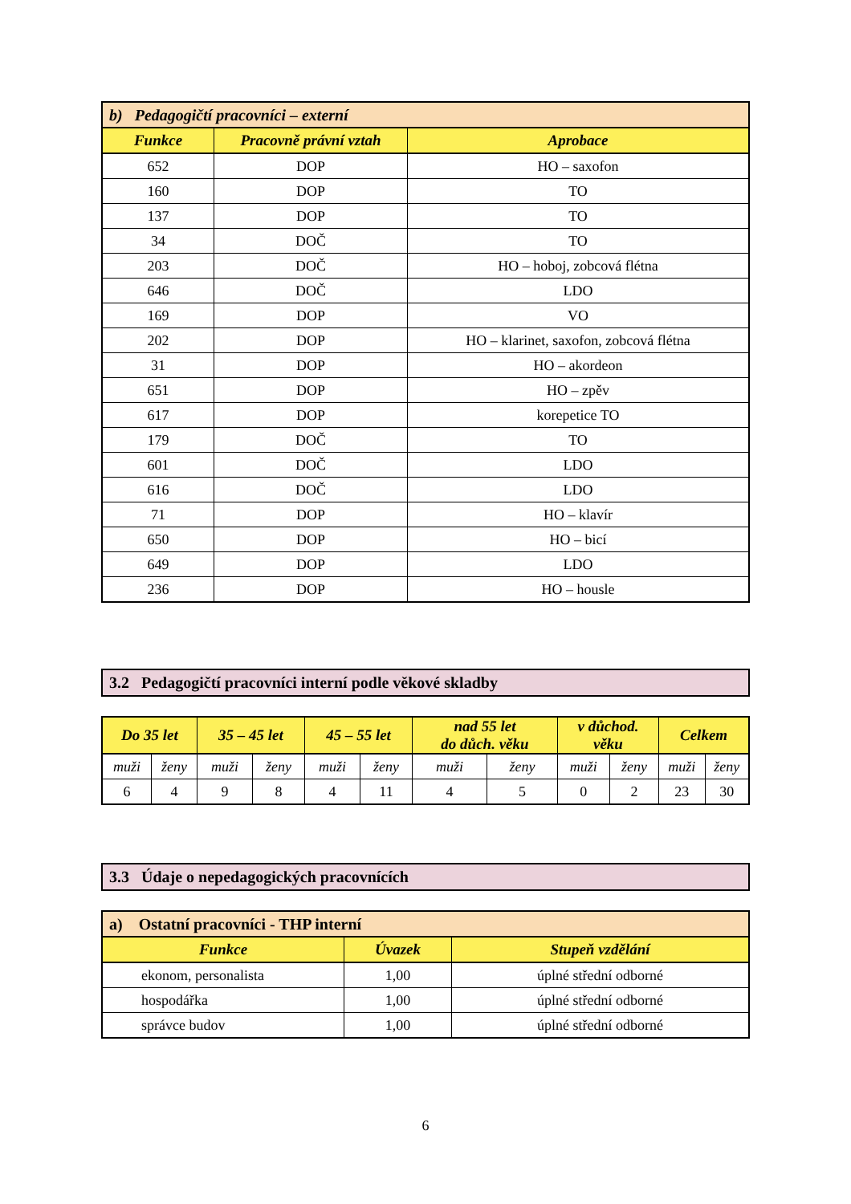| b) Pedagogičtí pracovníci – externí | | |
| Funkce | Pracovně právní vztah | Aprobace |
| 652 | DOP | HO – saxofon |
| 160 | DOP | TO |
| 137 | DOP | TO |
| 34 | DOČ | TO |
| 203 | DOČ | HO – hoboj, zobcová flétna |
| 646 | DOČ | LDO |
| 169 | DOP | VO |
| 202 | DOP | HO – klarinet, saxofon, zobcová flétna |
| 31 | DOP | HO – akordeon |
| 651 | DOP | HO – zpěv |
| 617 | DOP | korepetice TO |
| 179 | DOČ | TO |
| 601 | DOČ | LDO |
| 616 | DOČ | LDO |
| 71 | DOP | HO – klavír |
| 650 | DOP | HO – bicí |
| 649 | DOP | LDO |
| 236 | DOP | HO – housle |
3.2 Pedagogičtí pracovníci interní podle věkové skladby
| Do 35 let | | 35 – 45 let | | 45 – 55 let | | nad 55 let do důch. věku | | v důchod. věku | | Celkem | |
| --- | --- | --- | --- | --- | --- | --- | --- | --- | --- | --- | --- |
| muži | ženy | muži | ženy | muži | ženy | muži | ženy | muži | ženy | muži | ženy |
| 6 | 4 | 9 | 8 | 4 | 11 | 4 | 5 | 0 | 2 | 23 | 30 |
3.3 Údaje o nepedagogických pracovnících
| a) Ostatní pracovníci - THP interní | | |
| Funkce | Úvazek | Stupeň vzdělání |
| ekonom, personalista | 1,00 | úplné střední odborné |
| hospodářka | 1,00 | úplné střední odborné |
| správce budov | 1,00 | úplné střední odborné |
6